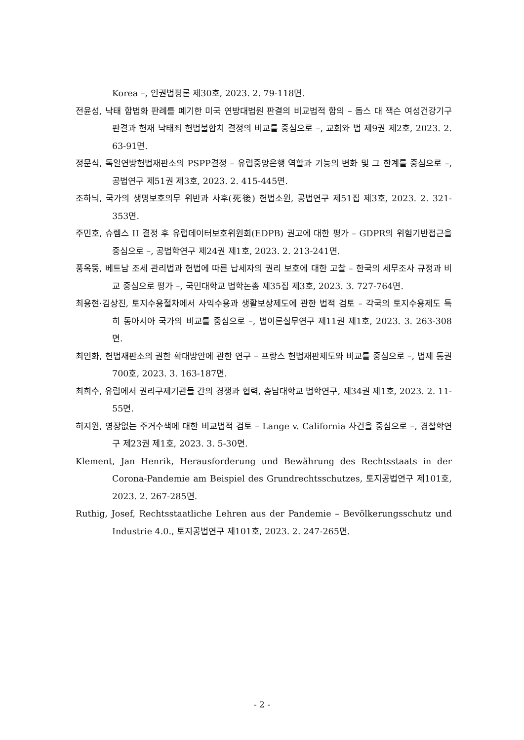Korea –, 인권법평론 제30호, 2023. 2. 79-118면.
전윤성, 낙태 합법화 판례를 폐기한 미국 연방대법원 판결의 비교법적 함의 – 돕스 대 잭슨 여성건강기구 판결과 헌재 낙태죄 헌법불합치 결정의 비교를 중심으로 –, 교회와 법 제9권 제2호, 2023. 2. 63-91면.
정문식, 독일연방헌법재판소의 PSPP결정 – 유럽중앙은행 역할과 기능의 변화 및 그 한계를 중심으로 –, 공법연구 제51권 제3호, 2023. 2. 415-445면.
조하늬, 국가의 생명보호의무 위반과 사후(死後) 헌법소원, 공법연구 제51집 제3호, 2023. 2. 321-353면.
주민호, 슈렘스 II 결정 후 유럽데이터보호위원회(EDPB) 권고에 대한 평가 – GDPR의 위험기반접근을 중심으로 –, 공법학연구 제24권 제1호, 2023. 2. 213-241면.
풍옥뚱, 베트남 조세 관리법과 헌법에 따른 납세자의 권리 보호에 대한 고찰 – 한국의 세무조사 규정과 비교 중심으로 평가 –, 국민대학교 법학논총 제35집 제3호, 2023. 3. 727-764면.
최용현·김상진, 토지수용절차에서 사익수용과 생활보상제도에 관한 법적 검토 – 각국의 토지수용제도 특히 동아시아 국가의 비교를 중심으로 –, 법이론실무연구 제11권 제1호, 2023. 3. 263-308면.
최인화, 헌법재판소의 권한 확대방안에 관한 연구 – 프랑스 헌법재판제도와 비교를 중심으로 –, 법제 통권 700호, 2023. 3. 163-187면.
최희수, 유럽에서 권리구제기관들 간의 경쟁과 협력, 충남대학교 법학연구, 제34권 제1호, 2023. 2. 11-55면.
허지원, 영장없는 주거수색에 대한 비교법적 검토 – Lange v. California 사건을 중심으로 –, 경찰학연구 제23권 제1호, 2023. 3. 5-30면.
Klement, Jan Henrik, Herausforderung und Bewährung des Rechtsstaats in der Corona-Pandemie am Beispiel des Grundrechtsschutzes, 토지공법연구 제101호, 2023. 2. 267-285면.
Ruthig, Josef, Rechtsstaatliche Lehren aus der Pandemie – Bevölkerungsschutz und Industrie 4.0., 토지공법연구 제101호, 2023. 2. 247-265면.
- 2 -